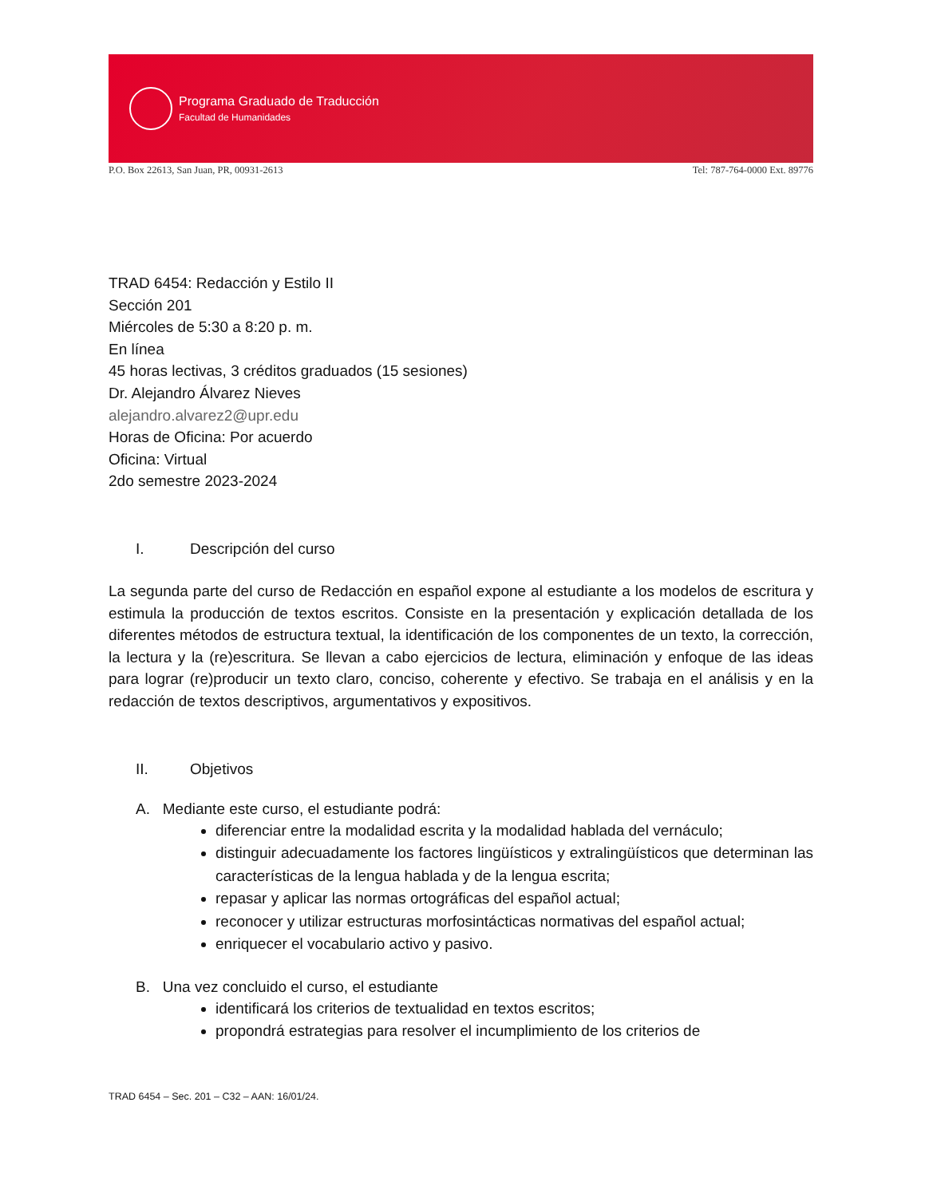Programa Graduado de Traducción
Facultad de Humanidades
P.O. Box 22613, San Juan, PR, 00931-2613 Tel: 787-764-0000 Ext. 89776
TRAD 6454: Redacción y Estilo II
Sección 201
Miércoles de 5:30 a 8:20 p. m.
En línea
45 horas lectivas, 3 créditos graduados (15 sesiones)
Dr. Alejandro Álvarez Nieves
alejandro.alvarez2@upr.edu
Horas de Oficina: Por acuerdo
Oficina: Virtual
2do semestre 2023-2024
I. Descripción del curso
La segunda parte del curso de Redacción en español expone al estudiante a los modelos de escritura y estimula la producción de textos escritos. Consiste en la presentación y explicación detallada de los diferentes métodos de estructura textual, la identificación de los componentes de un texto, la corrección, la lectura y la (re)escritura. Se llevan a cabo ejercicios de lectura, eliminación y enfoque de las ideas para lograr (re)producir un texto claro, conciso, coherente y efectivo. Se trabaja en el análisis y en la redacción de textos descriptivos, argumentativos y expositivos.
II. Objetivos
A. Mediante este curso, el estudiante podrá:
diferenciar entre la modalidad escrita y la modalidad hablada del vernáculo;
distinguir adecuadamente los factores lingüísticos y extralingüísticos que determinan las características de la lengua hablada y de la lengua escrita;
repasar y aplicar las normas ortográficas del español actual;
reconocer y utilizar estructuras morfosintácticas normativas del español actual;
enriquecer el vocabulario activo y pasivo.
B. Una vez concluido el curso, el estudiante
identificará los criterios de textualidad en textos escritos;
propondrá estrategias para resolver el incumplimiento de los criterios de
TRAD 6454 – Sec. 201 – C32 – AAN: 16/01/24.